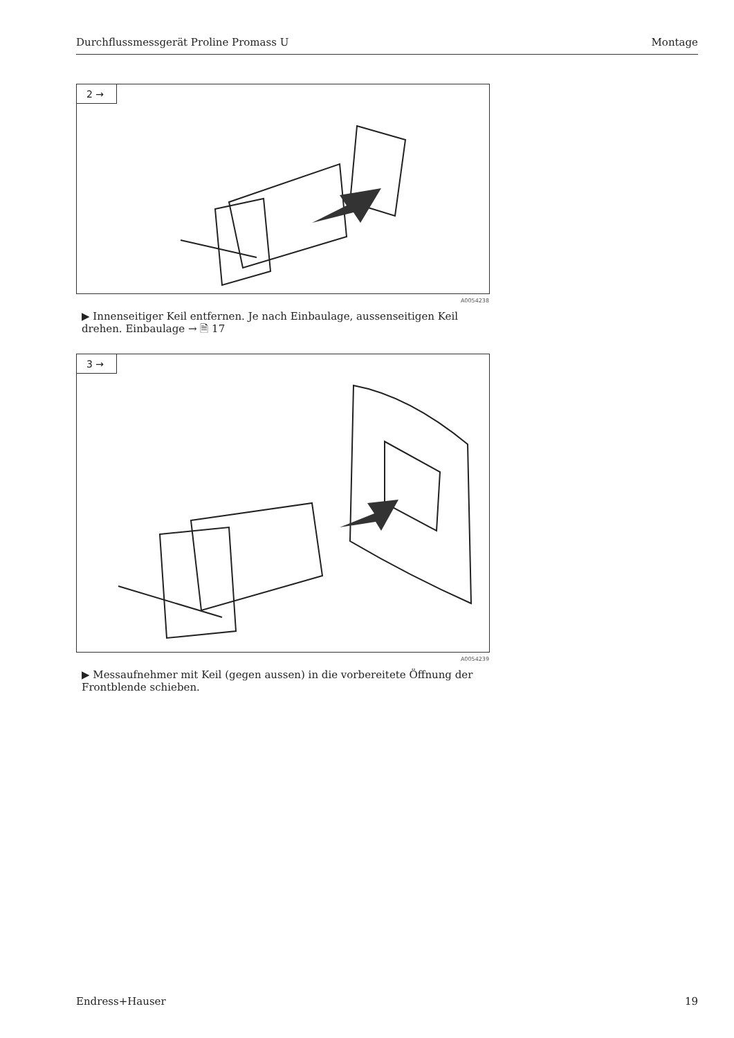Durchflussmessgerät Proline Promass U Montage
2 →
A0054238
▶ Innenseitiger Keil entfernen. Je nach Einbaulage, aussenseitigen Keil drehen. Einbaulage → 🗎 17
3 →
A0054239
▶ Messaufnehmer mit Keil (gegen aussen) in die vorbereitete Öffnung der Frontblende schieben.
Endress+Hauser 19